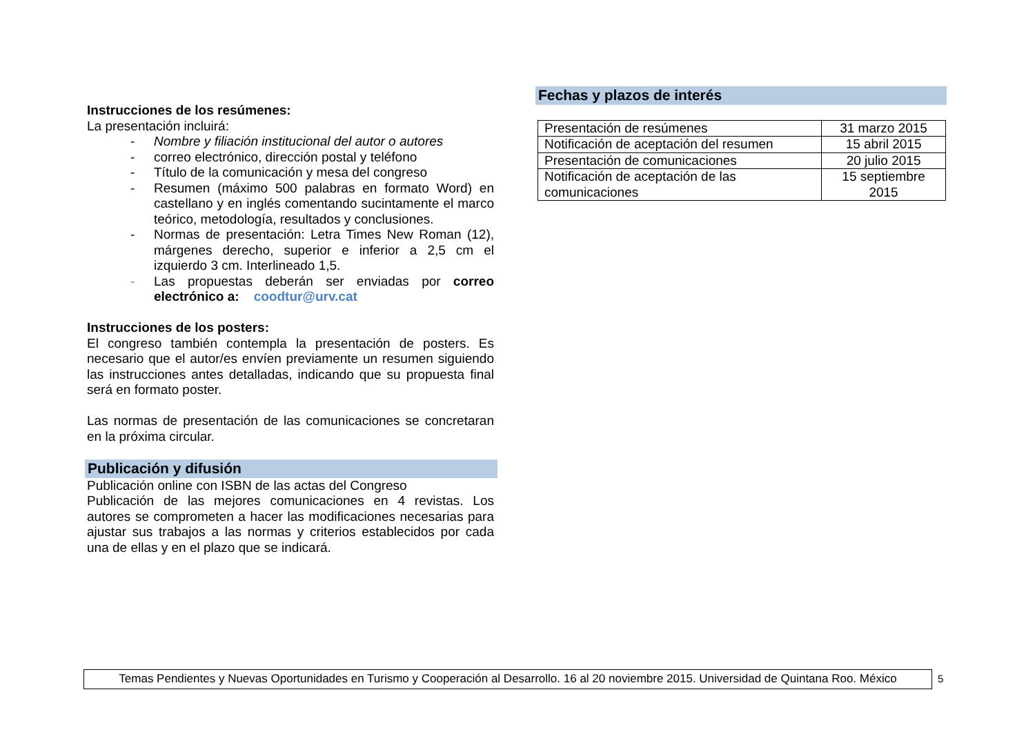Instrucciones de los resúmenes:
La presentación incluirá:
- Nombre y filiación institucional del autor o autores
- correo electrónico, dirección postal y teléfono
- Título de la comunicación y mesa del congreso
- Resumen (máximo 500 palabras en formato Word) en castellano y en inglés comentando sucintamente el marco teórico, metodología, resultados y conclusiones.
- Normas de presentación: Letra Times New Roman (12), márgenes derecho, superior e inferior a 2,5 cm el izquierdo 3 cm. Interlineado 1,5.
- Las propuestas deberán ser enviadas por correo electrónico a: coodtur@urv.cat
Instrucciones de los posters:
El congreso también contempla la presentación de posters. Es necesario que el autor/es envíen previamente un resumen siguiendo las instrucciones antes detalladas, indicando que su propuesta final será en formato poster.
Las normas de presentación de las comunicaciones se concretaran en la próxima circular.
Publicación y difusión
Publicación online con ISBN de las actas del Congreso
Publicación de las mejores comunicaciones en 4 revistas. Los autores se comprometen a hacer las modificaciones necesarias para ajustar sus trabajos a las normas y criterios establecidos por cada una de ellas y en el plazo que se indicará.
Fechas y plazos de interés
| Presentación de resúmenes | 31 marzo 2015 |
| Notificación de aceptación del resumen | 15 abril 2015 |
| Presentación de comunicaciones | 20 julio 2015 |
| Notificación de aceptación de las comunicaciones | 15 septiembre 2015 |
Temas Pendientes y Nuevas Oportunidades en Turismo y Cooperación al Desarrollo. 16 al 20 noviembre 2015. Universidad de Quintana Roo. México
5